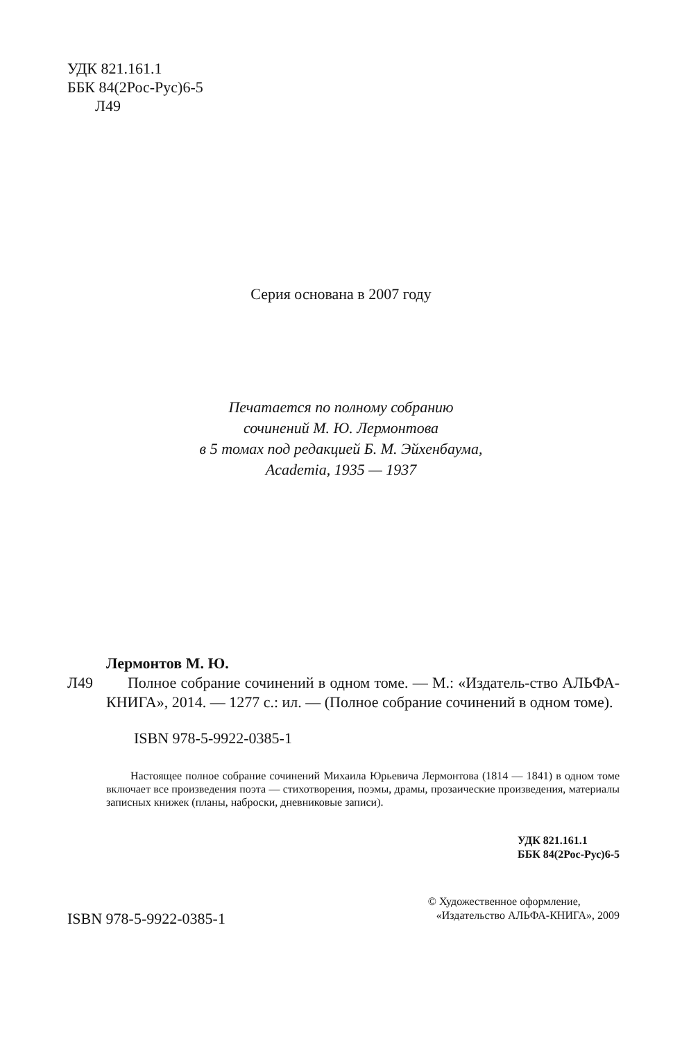УДК 821.161.1
ББК 84(2Рос-Рус)6-5
Л49
Серия основана в 2007 году
Печатается по полному собранию
сочинений М. Ю. Лермонтова
в 5 томах под редакцией Б. М. Эйхенбаума,
Academia, 1935 — 1937
Лермонтов М. Ю.
Л49 Полное собрание сочинений в одном томе. — М.: «Издатель-ство АЛЬФА-КНИГА», 2014. — 1277 с.: ил. — (Полное собрание сочинений в одном томе).
ISBN 978-5-9922-0385-1
Настоящее полное собрание сочинений Михаила Юрьевича Лермонтова (1814 — 1841) в одном томе включает все произведения поэта — стихотворения, поэмы, драмы, прозаические произведения, материалы записных книжек (планы, наброски, дневниковые записи).
УДК 821.161.1
ББК 84(2Рос-Рус)6-5
ISBN 978-5-9922-0385-1
© Художественное оформление,
«Издательство АЛЬФА-КНИГА», 2009